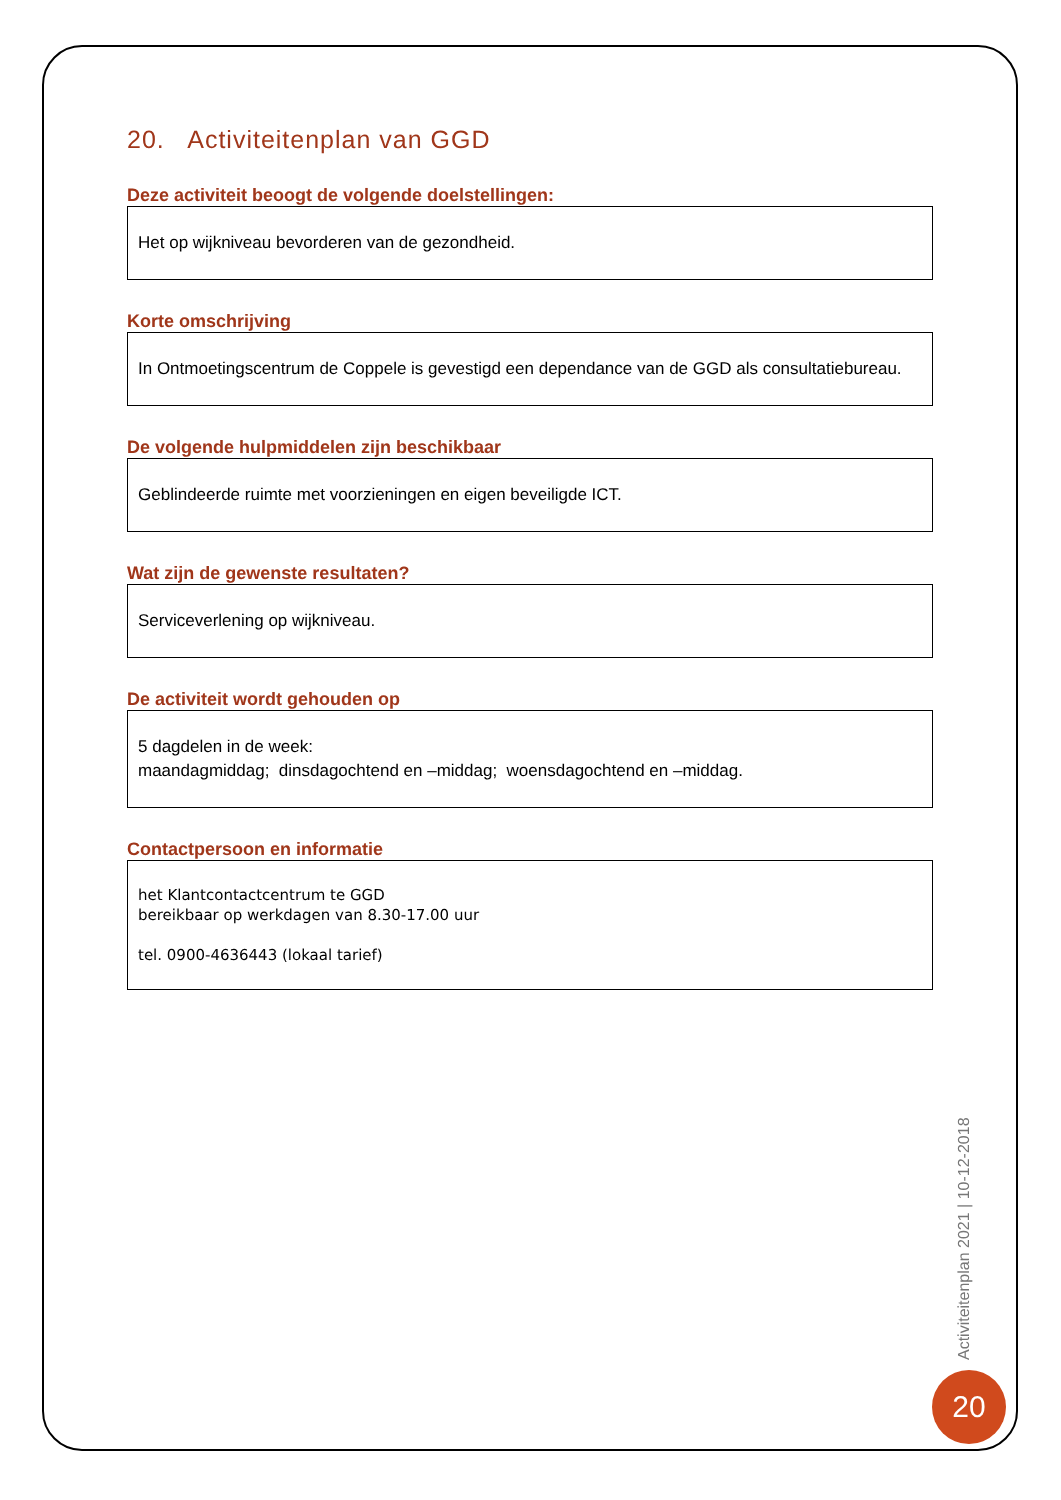20. Activiteitenplan van GGD
Deze activiteit beoogt de volgende doelstellingen:
Het op wijkniveau bevorderen van de gezondheid.
Korte omschrijving
In Ontmoetingscentrum de Coppele is gevestigd een dependance van de GGD als consultatiebureau.
De volgende hulpmiddelen zijn beschikbaar
Geblindeerde ruimte met voorzieningen en eigen beveiligde ICT.
Wat zijn de gewenste resultaten?
Serviceverlening op wijkniveau.
De activiteit wordt gehouden op
5 dagdelen in de week:
maandagmiddag; dinsdagochtend en –middag; woensdagochtend en –middag.
Contactpersoon en informatie
het Klantcontactcentrum te GGD
bereikbaar op werkdagen van 8.30-17.00 uur
tel. 0900-4636443 (lokaal tarief)
Activiteitenplan 2021 | 10-12-2018
20